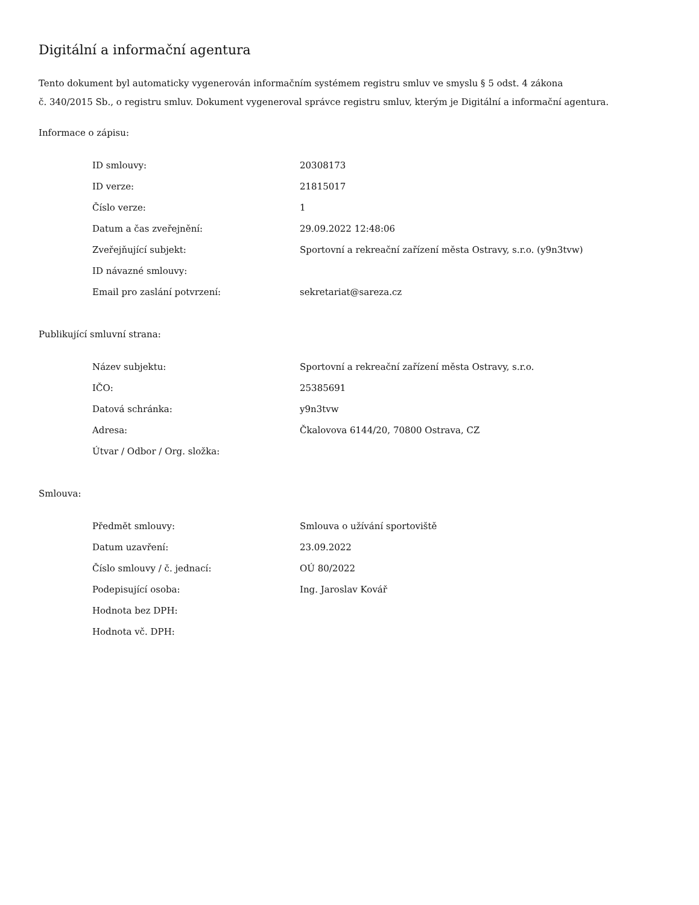Digitální a informační agentura
Tento dokument byl automaticky vygenerován informačním systémem registru smluv ve smyslu § 5 odst. 4 zákona
č. 340/2015 Sb., o registru smluv. Dokument vygeneroval správce registru smluv, kterým je Digitální a informační agentura.
Informace o zápisu:
| ID smlouvy: | 20308173 |
| ID verze: | 21815017 |
| Číslo verze: | 1 |
| Datum a čas zveřejnění: | 29.09.2022 12:48:06 |
| Zveřejňující subjekt: | Sportovní a rekreační zařízení města Ostravy, s.r.o. (y9n3tvw) |
| ID návazné smlouvy: | |
| Email pro zaslání potvrzení: | sekretariat@sareza.cz |
Publikující smluvní strana:
| Název subjektu: | Sportovní a rekreační zařízení města Ostravy, s.r.o. |
| IČO: | 25385691 |
| Datová schránka: | y9n3tvw |
| Adresa: | Čkalovova 6144/20, 70800 Ostrava, CZ |
| Útvar / Odbor / Org. složka: | |
Smlouva:
| Předmět smlouvy: | Smlouva o užívání sportoviště |
| Datum uzavření: | 23.09.2022 |
| Číslo smlouvy / č. jednací: | OÚ 80/2022 |
| Podepisující osoba: | Ing. Jaroslav Kovář |
| Hodnota bez DPH: | |
| Hodnota vč. DPH: | |